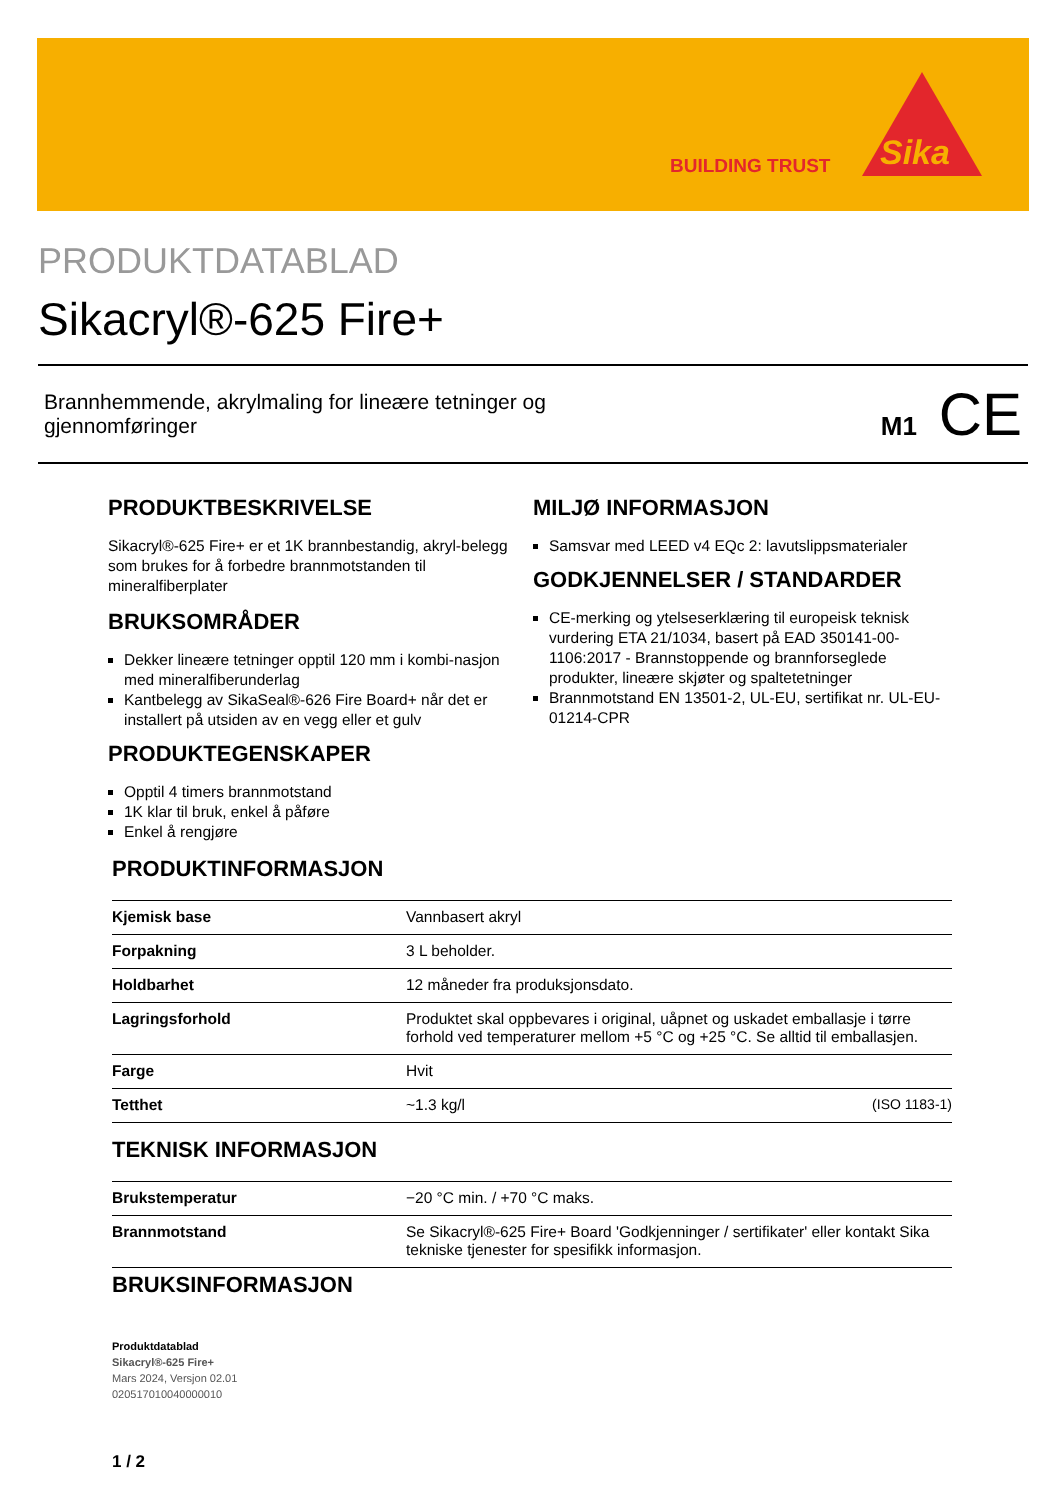BUILDING TRUST
Sika
PRODUKTDATABLAD
Sikacryl®-625 Fire+
Brannhemmende, akrylmaling for lineære tetninger og
gjennomføringer
M1 CE
PRODUKTBESKRIVELSE
Sikacryl®-625 Fire+ er et 1K brannbestandig, akryl-belegg som brukes for å forbedre brannmotstanden til mineralfiberplater
BRUKSOMRÅDER
Dekker lineære tetninger opptil 120 mm i kombi-nasjon med mineralfiberunderlag
Kantbelegg av SikaSeal®-626 Fire Board+ når det er installert på utsiden av en vegg eller et gulv
PRODUKTEGENSKAPER
Opptil 4 timers brannmotstand
1K klar til bruk, enkel å påføre
Enkel å rengjøre
MILJØ INFORMASJON
Samsvar med LEED v4 EQc 2: lavutslippsmaterialer
GODKJENNELSER / STANDARDER
CE-merking og ytelseserklæring til europeisk teknisk vurdering ETA 21/1034, basert på EAD 350141-00-1106:2017 - Brannstoppende og brannforseglede produkter, lineære skjøter og spaltetetninger
Brannmotstand EN 13501-2, UL-EU, sertifikat nr. UL-EU-01214-CPR
PRODUKTINFORMASJON
| Kjemisk base | Vannbasert akryl |
| Forpakning | 3 L beholder. |
| Holdbarhet | 12 måneder fra produksjonsdato. |
| Lagringsforhold | Produktet skal oppbevares i original, uåpnet og uskadet emballasje i tørre forhold ved temperaturer mellom +5 °C og +25 °C. Se alltid til emballasjen. |
| Farge | Hvit |
| Tetthet | ~1.3 kg/l (ISO 1183-1) |
TEKNISK INFORMASJON
| Brukstemperatur | −20 °C min. / +70 °C maks. |
| Brannmotstand | Se Sikacryl®-625 Fire+ Board 'Godkjenninger / sertifikater' eller kontakt Sika tekniske tjenester for spesifikk informasjon. |
BRUKSINFORMASJON
Produktdatablad
Sikacryl®-625 Fire+
Mars 2024, Versjon 02.01
020517010040000010
1 / 2